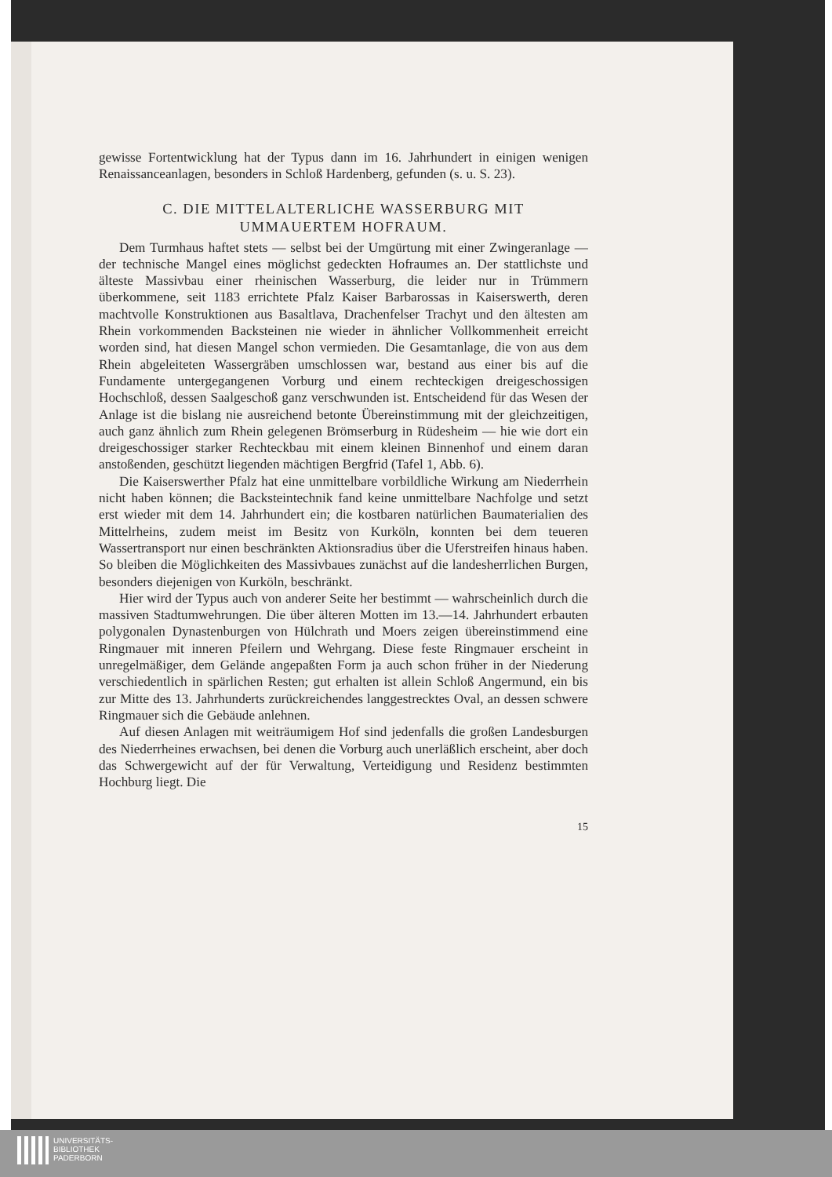gewisse Fortentwicklung hat der Typus dann im 16. Jahrhundert in einigen wenigen Renaissanceanlagen, besonders in Schloß Hardenberg, gefunden (s. u. S. 23).
C. DIE MITTELALTERLICHE WASSERBURG MIT
UMMAUERTEM HOFRAUM.
Dem Turmhaus haftet stets — selbst bei der Umgürtung mit einer Zwingeranlage — der technische Mangel eines möglichst gedeckten Hofraumes an. Der stattlichste und älteste Massivbau einer rheinischen Wasserburg, die leider nur in Trümmern überkommene, seit 1183 errichtete Pfalz Kaiser Barbarossas in Kaiserswerth, deren machtvolle Konstruktionen aus Basaltlava, Drachenfelser Trachyt und den ältesten am Rhein vorkommenden Backsteinen nie wieder in ähnlicher Vollkommenheit erreicht worden sind, hat diesen Mangel schon vermieden. Die Gesamtanlage, die von aus dem Rhein abgeleiteten Wassergräben umschlossen war, bestand aus einer bis auf die Fundamente untergegangenen Vorburg und einem rechteckigen dreigeschossigen Hochschloß, dessen Saalgeschoß ganz verschwunden ist. Entscheidend für das Wesen der Anlage ist die bislang nie ausreichend betonte Übereinstimmung mit der gleichzeitigen, auch ganz ähnlich zum Rhein gelegenen Brömserburg in Rüdesheim — hie wie dort ein dreigeschossiger starker Rechteckbau mit einem kleinen Binnenhof und einem daran anstoßenden, geschützt liegenden mächtigen Bergfrid (Tafel 1, Abb. 6).
Die Kaiserswerther Pfalz hat eine unmittelbare vorbildliche Wirkung am Niederrhein nicht haben können; die Backsteintechnik fand keine unmittelbare Nachfolge und setzt erst wieder mit dem 14. Jahrhundert ein; die kostbaren natürlichen Baumaterialien des Mittelrheins, zudem meist im Besitz von Kurköln, konnten bei dem teueren Wassertransport nur einen beschränkten Aktionsradius über die Uferstreifen hinaus haben. So bleiben die Möglichkeiten des Massivbaues zunächst auf die landesherrlichen Burgen, besonders diejenigen von Kurköln, beschränkt.
Hier wird der Typus auch von anderer Seite her bestimmt — wahrscheinlich durch die massiven Stadtumwehrungen. Die über älteren Motten im 13.—14. Jahrhundert erbauten polygonalen Dynastenburgen von Hülchrath und Moers zeigen übereinstimmend eine Ringmauer mit inneren Pfeilern und Wehrgang. Diese feste Ringmauer erscheint in unregelmäßiger, dem Gelände angepaßten Form ja auch schon früher in der Niederung verschiedentlich in spärlichen Resten; gut erhalten ist allein Schloß Angermund, ein bis zur Mitte des 13. Jahrhunderts zurückreichendes langgestrecktes Oval, an dessen schwere Ringmauer sich die Gebäude anlehnen.
Auf diesen Anlagen mit weiträumigem Hof sind jedenfalls die großen Landesburgen des Niederrheines erwachsen, bei denen die Vorburg auch unerläßlich erscheint, aber doch das Schwergewicht auf der für Verwaltung, Verteidigung und Residenz bestimmten Hochburg liegt. Die
15
UNIVERSITÄTS-
BIBLIOTHEK
PADERBORN